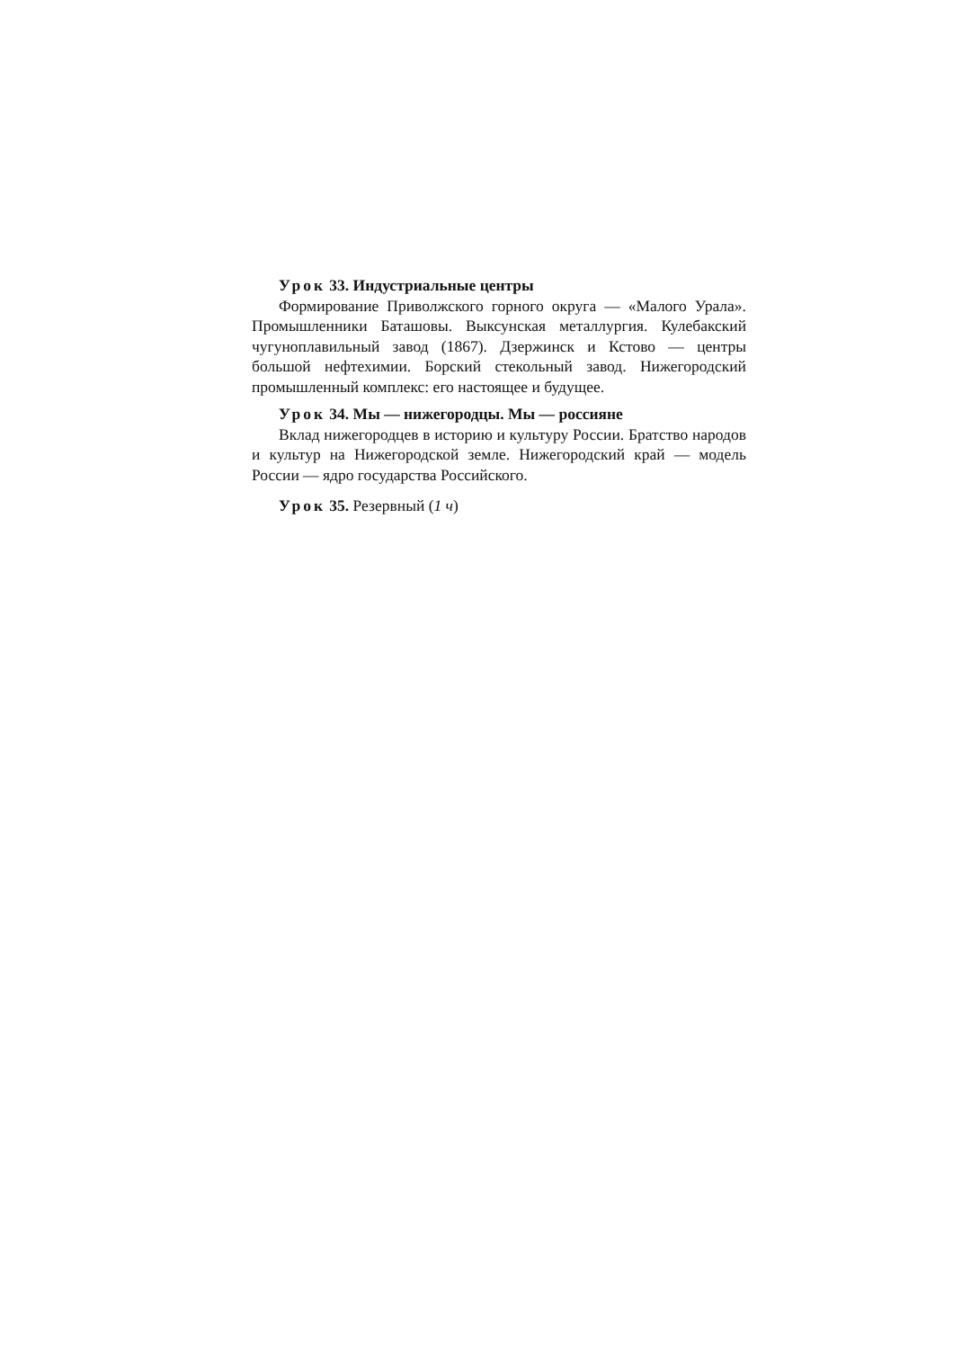Урок 33. Индустриальные центры
Формирование Приволжского горного округа — «Малого Урала». Промышленники Баташовы. Выксунская металлургия. Кулебакский чугуноплавильный завод (1867). Дзержинск и Кстово — центры большой нефтехимии. Борский стекольный завод. Нижегородский промышленный комплекс: его настоящее и будущее.
Урок 34. Мы — нижегородцы. Мы — россияне
Вклад нижегородцев в историю и культуру России. Братство народов и культур на Нижегородской земле. Нижегородский край — модель России — ядро государства Российского.
Урок 35. Резервный (1 ч)